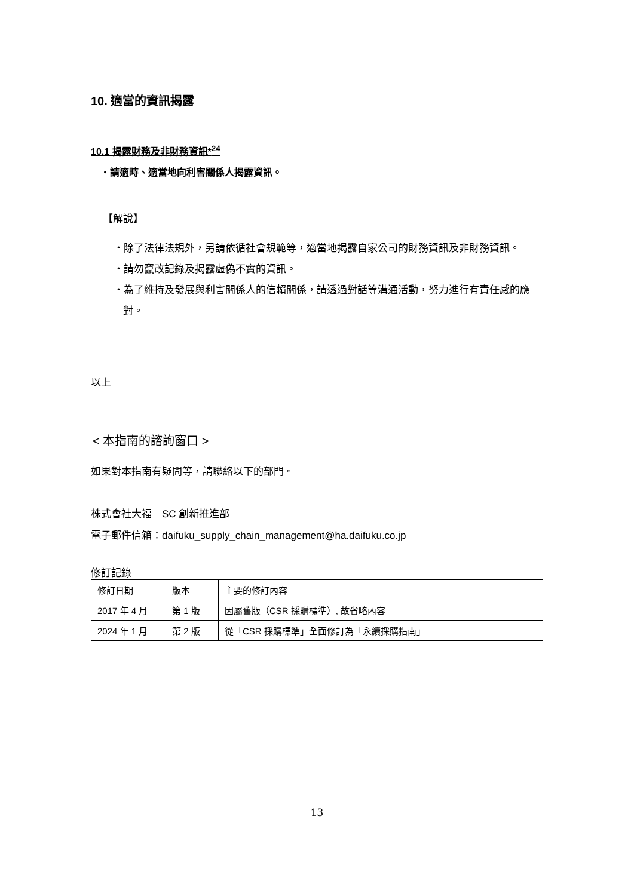10. 適當的資訊揭露
10.1 揭露財務及非財務資訊*<sup>24</sup>
・請適時、適當地向利害關係人揭露資訊。
【解說】
・除了法律法規外，另請依循社會規範等，適當地揭露自家公司的財務資訊及非財務資訊。
・請勿竄改記錄及揭露虛偽不實的資訊。
・為了維持及發展與利害關係人的信賴關係，請透過對話等溝通活動，努力進行有責任感的應對。
以上
< 本指南的諮詢窗口 >
如果對本指南有疑問等，請聯絡以下的部門。
株式會社大福　SC 創新推進部
電子郵件信箱：daifuku_supply_chain_management@ha.daifuku.co.jp
修訂記錄
| 修訂日期 | 版本 | 主要的修訂內容 |
| 2017 年 4 月 | 第 1 版 | 因屬舊版（CSR 採購標準）, 故省略內容 |
| 2024 年 1 月 | 第 2 版 | 從「CSR 採購標準」全面修訂為「永續採購指南」 |
13